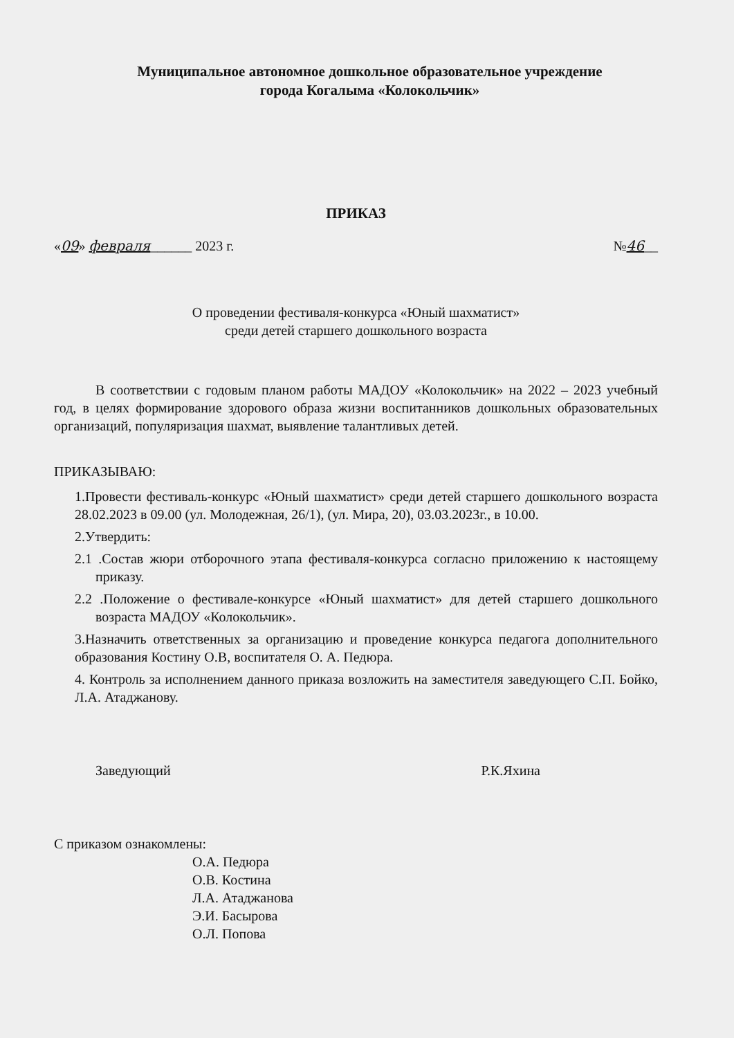Муниципальное автономное дошкольное образовательное учреждение
города Когалыма «Колокольчик»
ПРИКАЗ
«09» февраля______ 2023 г. №46__
О проведении фестиваля-конкурса «Юный шахматист»
среди детей старшего дошкольного возраста
В соответствии с годовым планом работы МАДОУ «Колокольчик» на 2022 – 2023 учебный год, в целях формирование здорового образа жизни воспитанников дошкольных образовательных организаций, популяризация шахмат, выявление талантливых детей.
ПРИКАЗЫВАЮ:
1.Провести фестиваль-конкурс «Юный шахматист» среди детей старшего дошкольного возраста 28.02.2023 в 09.00 (ул. Молодежная, 26/1), (ул. Мира, 20), 03.03.2023г., в 10.00.
2.Утвердить:
2.1 .Состав жюри отборочного этапа фестиваля-конкурса согласно приложению к настоящему приказу.
2.2 .Положение о фестивале-конкурсе «Юный шахматист» для детей старшего дошкольного возраста МАДОУ «Колокольчик».
3.Назначить ответственных за организацию и проведение конкурса педагога дополнительного образования Костину О.В, воспитателя О. А. Педюра.
4. Контроль за исполнением данного приказа возложить на заместителя заведующего С.П. Бойко, Л.А. Атаджанову.
Заведующий Р.К.Яхина
С приказом ознакомлены:
О.А. Педюра
О.В. Костина
Л.А. Атаджанова
Э.И. Басырова
О.Л. Попова